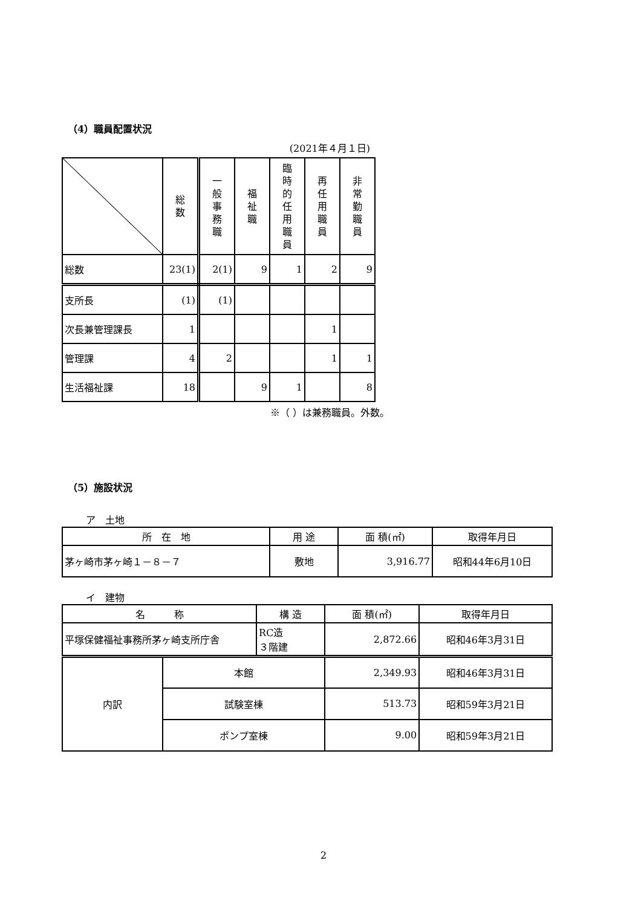（4）職員配置状況
(2021年４月１日)
| | 総 数 | 一 般 事 務 職 | 福 祉 職 | 臨 時 的 任 用 職 員 | 再 任 用 職 員 | 非 常 勤 職 員 |
| --- | --- | --- | --- | --- | --- | --- |
| 総数 | 23(1) | 2(1) | 9 | 1 | 2 | 9 |
| 支所長 | (1) | (1) | | | | |
| 次長兼管理課長 | 1 | | | | 1 | |
| 管理課 | 4 | 2 | | | 1 | 1 |
| 生活福祉課 | 18 | | 9 | 1 | | 8 |
※（ ）は兼務職員。外数。
（5）施設状況
ア　土地
| 所 在 地 | 用 途 | 面 積(㎡) | 取得年月日 |
| 茅ヶ崎市茅ヶ崎１－８－７ | 敷地 | 3,916.77 | 昭和44年6月10日 |
イ　建物
| 名 称 | | 構 造 | 面 積(㎡) | 取得年月日 |
| 平塚保健福祉事務所茅ヶ崎支所庁舎 | | RC造 ３階建 | 2,872.66 | 昭和46年3月31日 |
| 内訳 | 本館 | | 2,349.93 | 昭和46年3月31日 |
| | 試験室棟 | | 513.73 | 昭和59年3月21日 |
| | ポンプ室棟 | | 9.00 | 昭和59年3月21日 |
2